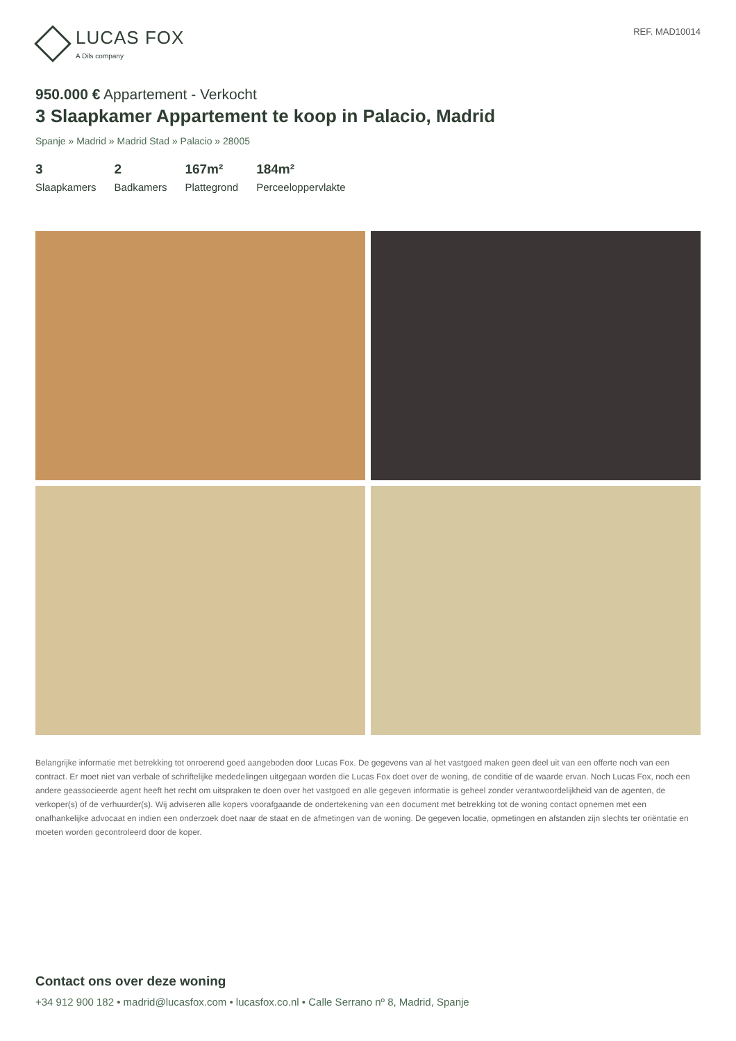LUCAS FOX
A Dils company
REF. MAD10014
950.000 € Appartement - Verkocht
3 Slaapkamer Appartement te koop in Palacio, Madrid
Spanje » Madrid » Madrid Stad » Palacio » 28005
3
Slaapkamers
2
Badkamers
167m²
Plattegrond
184m²
Perceeloppervlakte
Belangrijke informatie met betrekking tot onroerend goed aangeboden door Lucas Fox. De gegevens van al het vastgoed maken geen deel uit van een offerte noch van een contract. Er moet niet van verbale of schriftelijke mededelingen uitgegaan worden die Lucas Fox doet over de woning, de conditie of de waarde ervan. Noch Lucas Fox, noch een andere geassocieerde agent heeft het recht om uitspraken te doen over het vastgoed en alle gegeven informatie is geheel zonder verantwoordelijkheid van de agenten, de verkoper(s) of de verhuurder(s). Wij adviseren alle kopers voorafgaande de ondertekening van een document met betrekking tot de woning contact opnemen met een onafhankelijke advocaat en indien een onderzoek doet naar de staat en de afmetingen van de woning. De gegeven locatie, opmetingen en afstanden zijn slechts ter oriëntatie en moeten worden gecontroleerd door de koper.
Contact ons over deze woning
+34 912 900 182 • madrid@lucasfox.com • lucasfox.co.nl • Calle Serrano nº 8, Madrid, Spanje